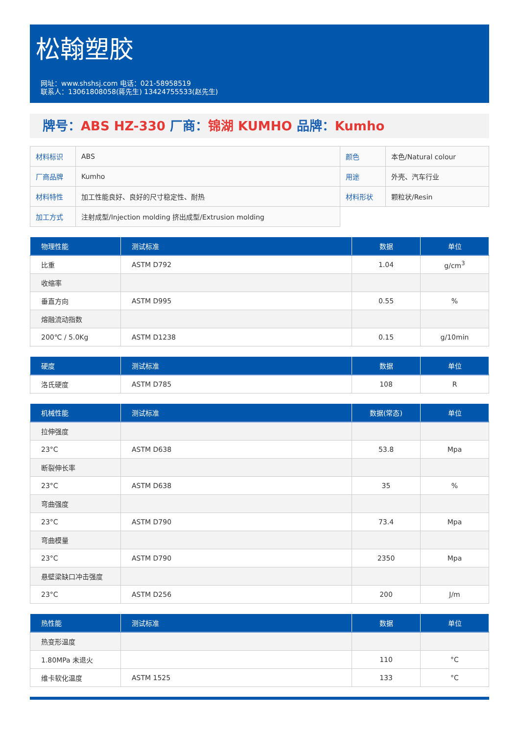松翰塑胶
网址：www.shshsj.com 电话：021-58958519
联系人：13061808058(蒋先生) 13424755533(赵先生)
牌号：ABS HZ-330 厂商：锦湖 KUMHO 品牌：Kumho
| 材料标识 | ABS | 颜色 | 本色/Natural colour |
| 厂商品牌 | Kumho | 用途 | 外壳、汽车行业 |
| 材料特性 | 加工性能良好、良好的尺寸稳定性、耐热 | 材料形状 | 颗粒状/Resin |
| 加工方式 | 注射成型/Injection molding 挤出成型/Extrusion molding | | |
| 物理性能 | 测试标准 | 数据 | 单位 |
| --- | --- | --- | --- |
| 比重 | ASTM D792 | 1.04 | g/cm<sup>3</sup> |
| 收缩率 | | | |
| 垂直方向 | ASTM D995 | 0.55 | % |
| 熔融流动指数 | | | |
| 200℃ / 5.0Kg | ASTM D1238 | 0.15 | g/10min |
| 硬度 | 测试标准 | 数据 | 单位 |
| --- | --- | --- | --- |
| 洛氏硬度 | ASTM D785 | 108 | R |
| 机械性能 | 测试标准 | 数据(常态) | 单位 |
| --- | --- | --- | --- |
| 拉伸强度 | | | |
| 23°C | ASTM D638 | 53.8 | Mpa |
| 断裂伸长率 | | | |
| 23°C | ASTM D638 | 35 | % |
| 弯曲强度 | | | |
| 23°C | ASTM D790 | 73.4 | Mpa |
| 弯曲模量 | | | |
| 23°C | ASTM D790 | 2350 | Mpa |
| 悬壁梁缺口冲击强度 | | | |
| 23°C | ASTM D256 | 200 | J/m |
| 热性能 | 测试标准 | 数据 | 单位 |
| --- | --- | --- | --- |
| 热变形温度 | | | |
| 1.80MPa 未退火 | | 110 | °C |
| 维卡软化温度 | ASTM 1525 | 133 | °C |